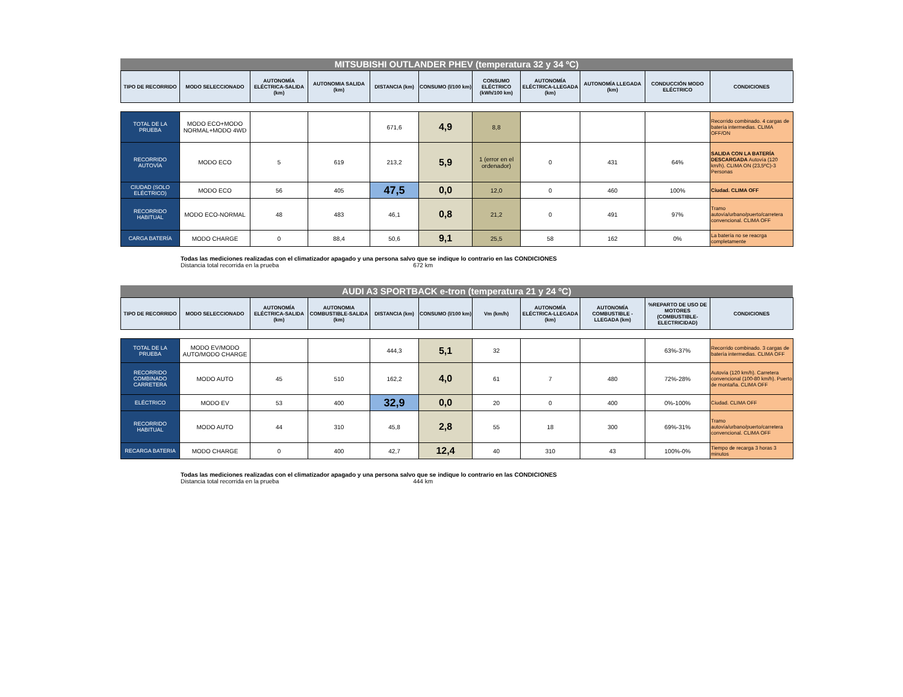MITSUBISHI OUTLANDER PHEV (temperatura 32 y 34 ºC)
| TIPO DE RECORRIDO | MODO SELECCIONADO | AUTONOMÍA ELÉCTRICA-SALIDA (km) | AUTONOMIA SALIDA (km) | DISTANCIA (km) | CONSUMO (l/100 km) | CONSUMO ELÉCTRICO (kWh/100 km) | AUTONOMÍA ELÉCTRICA-LLEGADA (km) | AUTONOMÍA LLEGADA (km) | CONDUCCIÓN MODO ELÉCTRICO | CONDICIONES |
| --- | --- | --- | --- | --- | --- | --- | --- | --- | --- | --- |
| TOTAL DE LA PRUEBA | MODO ECO+MODO NORMAL+MODO 4WD | | | 671,6 | 4,9 | 8,8 | | | | Recorrido combinado. 4 cargas de batería intermedias. CLIMA OFF/ON |
| RECORRIDO AUTOVÍA | MODO ECO | 5 | 619 | 213,2 | 5,9 | 1 (error en el ordenador) | 0 | 431 | 64% | SALIDA CON LA BATERÍA DESCARGADA Autovía (120 km/h). CLIMA ON (23,5ºC)-3 Personas |
| CIUDAD (SOLO ELÉCTRICO) | MODO ECO | 56 | 405 | 47,5 | 0,0 | 12,0 | 0 | 460 | 100% | Ciudad. CLIMA OFF |
| RECORRIDO HABITUAL | MODO ECO-NORMAL | 48 | 483 | 46,1 | 0,8 | 21,2 | 0 | 491 | 97% | Tramo autovía/urbano/puerto/carretera convencional. CLIMA OFF |
| CARGA BATERÍA | MODO CHARGE | 0 | 88,4 | 50,6 | 9,1 | 25,5 | 58 | 162 | 0% | La batería no se reacrga completamente |
Todas las mediciones realizadas con el climatizador apagado y una persona salvo que se indique lo contrario en las CONDICIONES
Distancia total recorrida en la prueba 672 km
AUDI A3 SPORTBACK e-tron (temperatura 21 y 24 ºC)
| TIPO DE RECORRIDO | MODO SELECCIONADO | AUTONOMÍA ELÉCTRICA-SALIDA (km) | AUTONOMIA COMBUSTIBLE-SALIDA (km) | DISTANCIA (km) | CONSUMO (l/100 km) | Vm (km/h) | AUTONOMÍA ELÉCTRICA-LLEGADA (km) | AUTONOMÍA COMBUSTIBLE - LLEGADA (km) | %REPARTO DE USO DE MOTORES (COMBUSTIBLE-ELECTRICIDAD) | CONDICIONES |
| --- | --- | --- | --- | --- | --- | --- | --- | --- | --- | --- |
| TOTAL DE LA PRUEBA | MODO EV/MODO AUTO/MODO CHARGE | | | 444,3 | 5,1 | 32 | | | 63%-37% | Recorrido combinado. 3 cargas de batería intermedias. CLIMA OFF |
| RECORRIDO COMBINADO CARRETERA | MODO AUTO | 45 | 510 | 162,2 | 4,0 | 61 | 7 | 480 | 72%-28% | Autovía (120 km/h). Carretera convencional (100-80 km/h). Puerto de montaña. CLIMA OFF |
| ELÉCTRICO | MODO EV | 53 | 400 | 32,9 | 0,0 | 20 | 0 | 400 | 0%-100% | Ciudad. CLIMA OFF |
| RECORRIDO HABITUAL | MODO AUTO | 44 | 310 | 45,8 | 2,8 | 55 | 18 | 300 | 69%-31% | Tramo autovía/urbano/puerto/carretera convencional. CLIMA OFF |
| RECARGA BATERIA | MODO CHARGE | 0 | 400 | 42,7 | 12,4 | 40 | 310 | 43 | 100%-0% | Tiempo de recarga 3 horas 3 minutos |
Todas las mediciones realizadas con el climatizador apagado y una persona salvo que se indique lo contrario en las CONDICIONES
Distancia total recorrida en la prueba 444 km